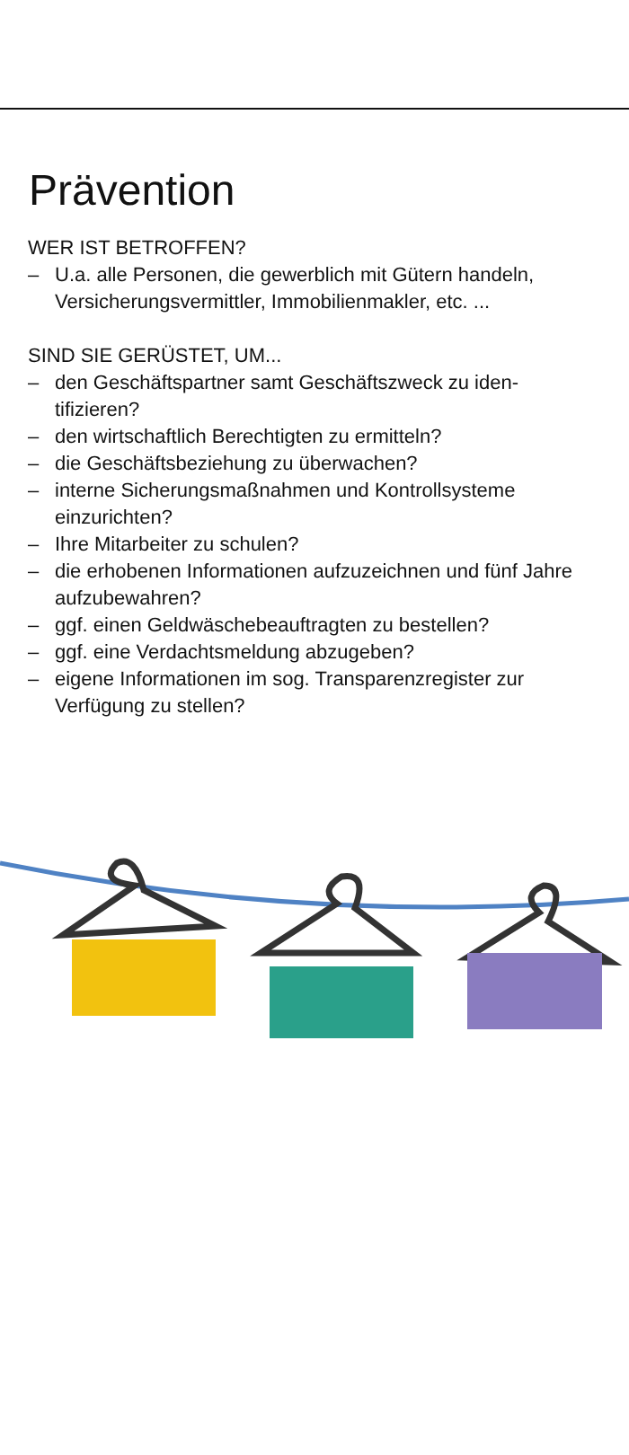Prävention
WER IST BETROFFEN?
– U.a. alle Personen, die gewerblich mit Gütern handeln, Versicherungsvermittler, Immobilienmakler, etc. ...
SIND SIE GERÜSTET, UM...
– den Geschäftspartner samt Geschäftszweck zu iden-tifizieren?
– den wirtschaftlich Berechtigten zu ermitteln?
– die Geschäftsbeziehung zu überwachen?
– interne Sicherungsmaßnahmen und Kontrollsysteme einzurichten?
– Ihre Mitarbeiter zu schulen?
– die erhobenen Informationen aufzuzeichnen und fünf Jahre aufzubewahren?
– ggf. einen Geldwäschebeauftragten zu bestellen?
– ggf. eine Verdachtsmeldung abzugeben?
– eigene Informationen im sog. Transparenzregister zur Verfügung zu stellen?